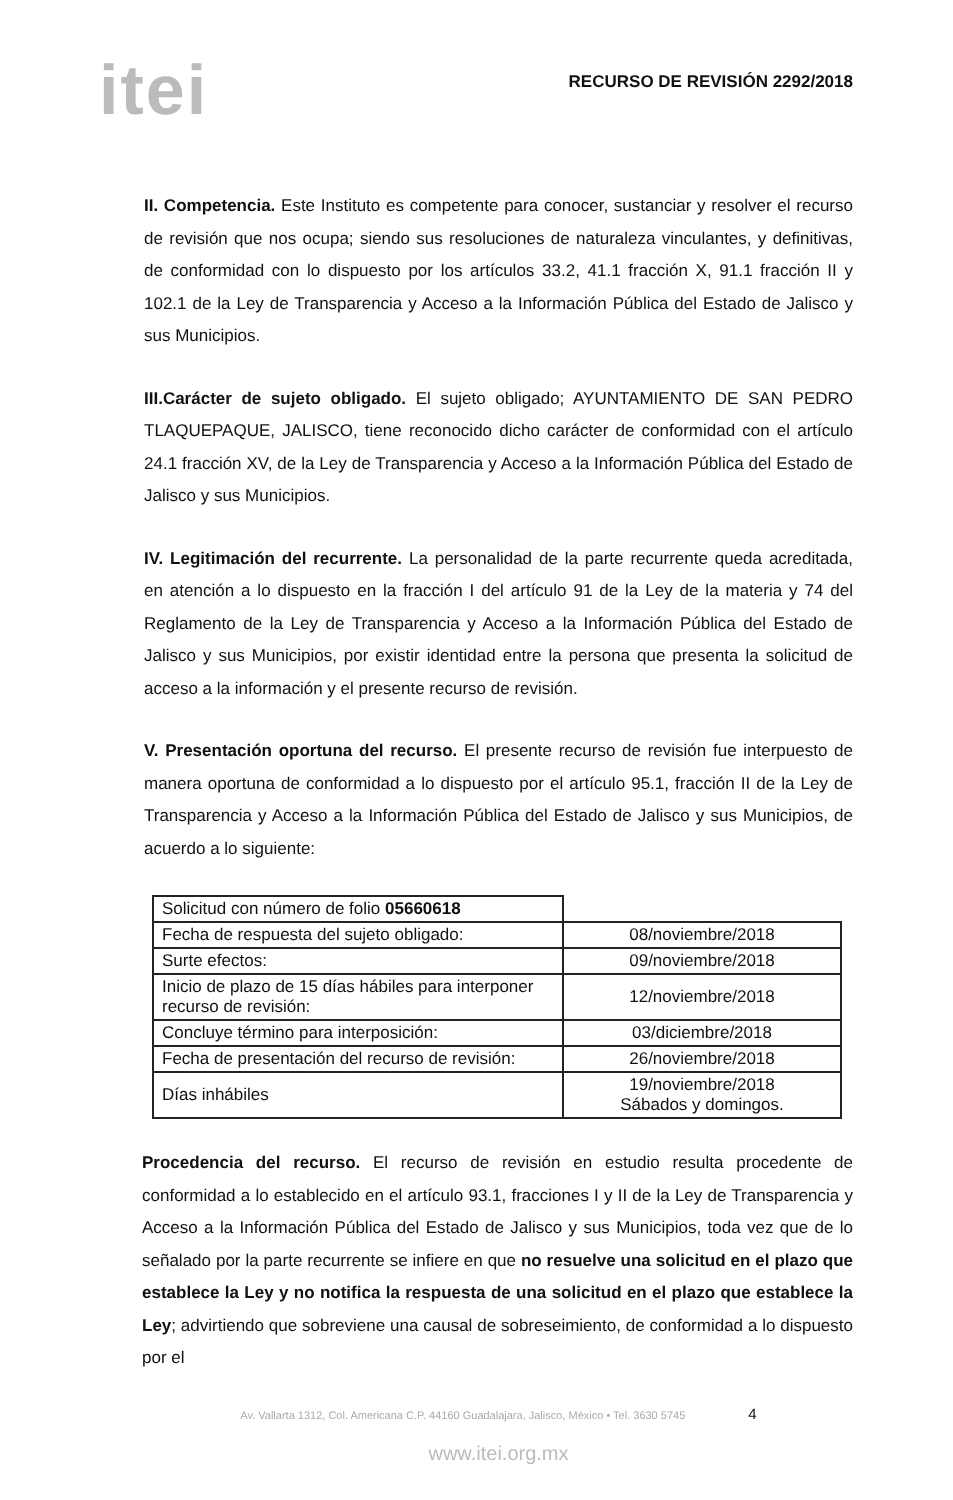itei
RECURSO DE REVISIÓN 2292/2018
II. Competencia. Este Instituto es competente para conocer, sustanciar y resolver el recurso de revisión que nos ocupa; siendo sus resoluciones de naturaleza vinculantes, y definitivas, de conformidad con lo dispuesto por los artículos 33.2, 41.1 fracción X, 91.1 fracción II y 102.1 de la Ley de Transparencia y Acceso a la Información Pública del Estado de Jalisco y sus Municipios.
III.Carácter de sujeto obligado. El sujeto obligado; AYUNTAMIENTO DE SAN PEDRO TLAQUEPAQUE, JALISCO, tiene reconocido dicho carácter de conformidad con el artículo 24.1 fracción XV, de la Ley de Transparencia y Acceso a la Información Pública del Estado de Jalisco y sus Municipios.
IV. Legitimación del recurrente. La personalidad de la parte recurrente queda acreditada, en atención a lo dispuesto en la fracción I del artículo 91 de la Ley de la materia y 74 del Reglamento de la Ley de Transparencia y Acceso a la Información Pública del Estado de Jalisco y sus Municipios, por existir identidad entre la persona que presenta la solicitud de acceso a la información y el presente recurso de revisión.
V. Presentación oportuna del recurso. El presente recurso de revisión fue interpuesto de manera oportuna de conformidad a lo dispuesto por el artículo 95.1, fracción II de la Ley de Transparencia y Acceso a la Información Pública del Estado de Jalisco y sus Municipios, de acuerdo a lo siguiente:
| Solicitud con número de folio 05660618 | |
| Fecha de respuesta del sujeto obligado: | 08/noviembre/2018 |
| Surte efectos: | 09/noviembre/2018 |
| Inicio de plazo de 15 días hábiles para interponer recurso de revisión: | 12/noviembre/2018 |
| Concluye término para interposición: | 03/diciembre/2018 |
| Fecha de presentación del recurso de revisión: | 26/noviembre/2018 |
| Días inhábiles | 19/noviembre/2018 Sábados y domingos. |
Procedencia del recurso. El recurso de revisión en estudio resulta procedente de conformidad a lo establecido en el artículo 93.1, fracciones I y II de la Ley de Transparencia y Acceso a la Información Pública del Estado de Jalisco y sus Municipios, toda vez que de lo señalado por la parte recurrente se infiere en que no resuelve una solicitud en el plazo que establece la Ley y no notifica la respuesta de una solicitud en el plazo que establece la Ley; advirtiendo que sobreviene una causal de sobreseimiento, de conformidad a lo dispuesto por el
Av. Vallarta 1312, Col. Americana C.P. 44160 Guadalajara, Jalisco, México • Tel. 3630 5745 4
www.itei.org.mx